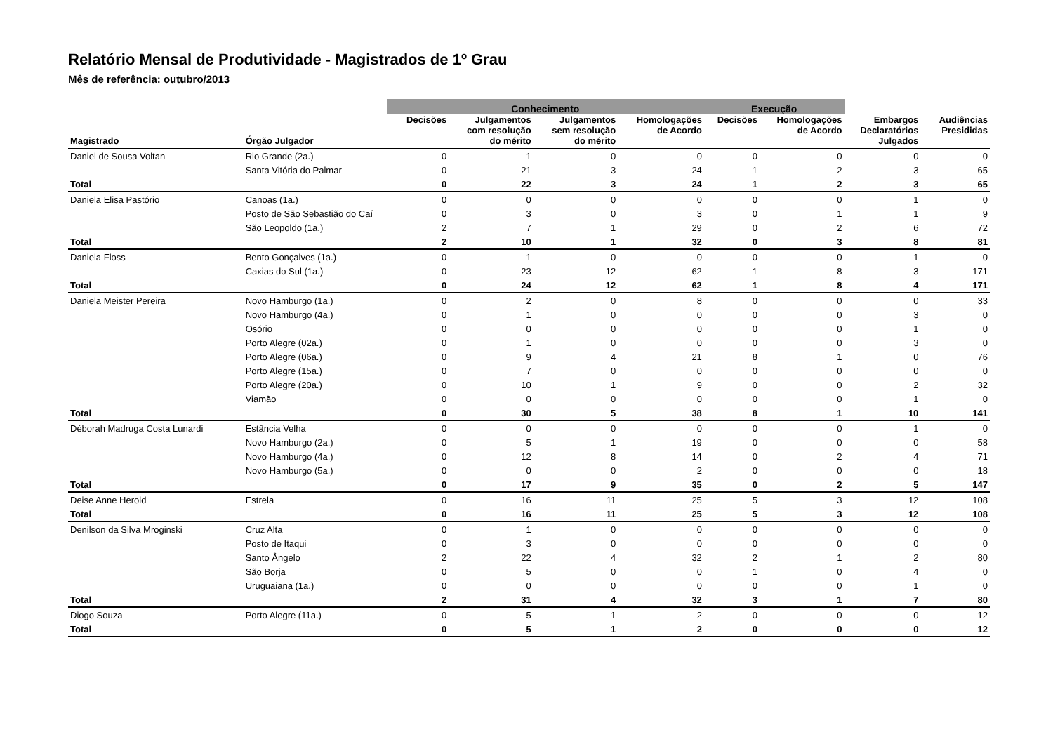Relatório Mensal de Produtividade - Magistrados de 1º Grau
Mês de referência: outubro/2013
| | | Conhecimento | | | | Execução | | | |
| --- | --- | --- | --- | --- | --- | --- | --- | --- | --- |
| Magistrado | Órgão Julgador | Decisões | Julgamentos com resolução do mérito | Julgamentos sem resolução do mérito | Homologações de Acordo | Decisões | Homologações de Acordo | Embargos Declaratórios Julgados | Audiências Presididas |
| Daniel de Sousa Voltan | Rio Grande (2a.) | 0 | 1 | 0 | 0 | 0 | 0 | 0 | 0 |
| | Santa Vitória do Palmar | 0 | 21 | 3 | 24 | 1 | 2 | 3 | 65 |
| Total | | 0 | 22 | 3 | 24 | 1 | 2 | 3 | 65 |
| Daniela Elisa Pastório | Canoas (1a.) | 0 | 0 | 0 | 0 | 0 | 0 | 1 | 0 |
| | Posto de São Sebastião do Caí | 0 | 3 | 0 | 3 | 0 | 1 | 1 | 9 |
| | São Leopoldo (1a.) | 2 | 7 | 1 | 29 | 0 | 2 | 6 | 72 |
| Total | | 2 | 10 | 1 | 32 | 0 | 3 | 8 | 81 |
| Daniela Floss | Bento Gonçalves (1a.) | 0 | 1 | 0 | 0 | 0 | 0 | 1 | 0 |
| | Caxias do Sul (1a.) | 0 | 23 | 12 | 62 | 1 | 8 | 3 | 171 |
| Total | | 0 | 24 | 12 | 62 | 1 | 8 | 4 | 171 |
| Daniela Meister Pereira | Novo Hamburgo (1a.) | 0 | 2 | 0 | 8 | 0 | 0 | 0 | 33 |
| | Novo Hamburgo (4a.) | 0 | 1 | 0 | 0 | 0 | 0 | 3 | 0 |
| | Osório | 0 | 0 | 0 | 0 | 0 | 0 | 1 | 0 |
| | Porto Alegre (02a.) | 0 | 1 | 0 | 0 | 0 | 0 | 3 | 0 |
| | Porto Alegre (06a.) | 0 | 9 | 4 | 21 | 8 | 1 | 0 | 76 |
| | Porto Alegre (15a.) | 0 | 7 | 0 | 0 | 0 | 0 | 0 | 0 |
| | Porto Alegre (20a.) | 0 | 10 | 1 | 9 | 0 | 0 | 2 | 32 |
| | Viamão | 0 | 0 | 0 | 0 | 0 | 0 | 1 | 0 |
| Total | | 0 | 30 | 5 | 38 | 8 | 1 | 10 | 141 |
| Déborah Madruga Costa Lunardi | Estância Velha | 0 | 0 | 0 | 0 | 0 | 0 | 1 | 0 |
| | Novo Hamburgo (2a.) | 0 | 5 | 1 | 19 | 0 | 0 | 0 | 58 |
| | Novo Hamburgo (4a.) | 0 | 12 | 8 | 14 | 0 | 2 | 4 | 71 |
| | Novo Hamburgo (5a.) | 0 | 0 | 0 | 2 | 0 | 0 | 0 | 18 |
| Total | | 0 | 17 | 9 | 35 | 0 | 2 | 5 | 147 |
| Deise Anne Herold | Estrela | 0 | 16 | 11 | 25 | 5 | 3 | 12 | 108 |
| Total | | 0 | 16 | 11 | 25 | 5 | 3 | 12 | 108 |
| Denilson da Silva Mroginski | Cruz Alta | 0 | 1 | 0 | 0 | 0 | 0 | 0 | 0 |
| | Posto de Itaqui | 0 | 3 | 0 | 0 | 0 | 0 | 0 | 0 |
| | Santo Ângelo | 2 | 22 | 4 | 32 | 2 | 1 | 2 | 80 |
| | São Borja | 0 | 5 | 0 | 0 | 1 | 0 | 4 | 0 |
| | Uruguaiana (1a.) | 0 | 0 | 0 | 0 | 0 | 0 | 1 | 0 |
| Total | | 2 | 31 | 4 | 32 | 3 | 1 | 7 | 80 |
| Diogo Souza | Porto Alegre (11a.) | 0 | 5 | 1 | 2 | 0 | 0 | 0 | 12 |
| Total | | 0 | 5 | 1 | 2 | 0 | 0 | 0 | 12 |